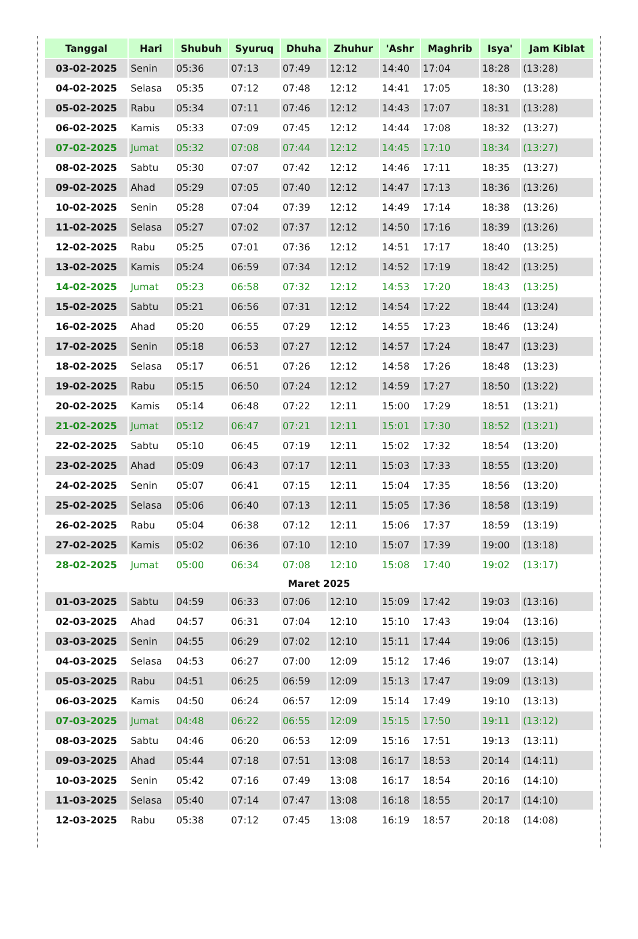| Tanggal | Hari | Shubuh | Syuruq | Dhuha | Zhuhur | 'Ashr | Maghrib | Isya' | Jam Kiblat |
| --- | --- | --- | --- | --- | --- | --- | --- | --- | --- |
| 03-02-2025 | Senin | 05:36 | 07:13 | 07:49 | 12:12 | 14:40 | 17:04 | 18:28 | (13:28) |
| 04-02-2025 | Selasa | 05:35 | 07:12 | 07:48 | 12:12 | 14:41 | 17:05 | 18:30 | (13:28) |
| 05-02-2025 | Rabu | 05:34 | 07:11 | 07:46 | 12:12 | 14:43 | 17:07 | 18:31 | (13:28) |
| 06-02-2025 | Kamis | 05:33 | 07:09 | 07:45 | 12:12 | 14:44 | 17:08 | 18:32 | (13:27) |
| 07-02-2025 | Jumat | 05:32 | 07:08 | 07:44 | 12:12 | 14:45 | 17:10 | 18:34 | (13:27) |
| 08-02-2025 | Sabtu | 05:30 | 07:07 | 07:42 | 12:12 | 14:46 | 17:11 | 18:35 | (13:27) |
| 09-02-2025 | Ahad | 05:29 | 07:05 | 07:40 | 12:12 | 14:47 | 17:13 | 18:36 | (13:26) |
| 10-02-2025 | Senin | 05:28 | 07:04 | 07:39 | 12:12 | 14:49 | 17:14 | 18:38 | (13:26) |
| 11-02-2025 | Selasa | 05:27 | 07:02 | 07:37 | 12:12 | 14:50 | 17:16 | 18:39 | (13:26) |
| 12-02-2025 | Rabu | 05:25 | 07:01 | 07:36 | 12:12 | 14:51 | 17:17 | 18:40 | (13:25) |
| 13-02-2025 | Kamis | 05:24 | 06:59 | 07:34 | 12:12 | 14:52 | 17:19 | 18:42 | (13:25) |
| 14-02-2025 | Jumat | 05:23 | 06:58 | 07:32 | 12:12 | 14:53 | 17:20 | 18:43 | (13:25) |
| 15-02-2025 | Sabtu | 05:21 | 06:56 | 07:31 | 12:12 | 14:54 | 17:22 | 18:44 | (13:24) |
| 16-02-2025 | Ahad | 05:20 | 06:55 | 07:29 | 12:12 | 14:55 | 17:23 | 18:46 | (13:24) |
| 17-02-2025 | Senin | 05:18 | 06:53 | 07:27 | 12:12 | 14:57 | 17:24 | 18:47 | (13:23) |
| 18-02-2025 | Selasa | 05:17 | 06:51 | 07:26 | 12:12 | 14:58 | 17:26 | 18:48 | (13:23) |
| 19-02-2025 | Rabu | 05:15 | 06:50 | 07:24 | 12:12 | 14:59 | 17:27 | 18:50 | (13:22) |
| 20-02-2025 | Kamis | 05:14 | 06:48 | 07:22 | 12:11 | 15:00 | 17:29 | 18:51 | (13:21) |
| 21-02-2025 | Jumat | 05:12 | 06:47 | 07:21 | 12:11 | 15:01 | 17:30 | 18:52 | (13:21) |
| 22-02-2025 | Sabtu | 05:10 | 06:45 | 07:19 | 12:11 | 15:02 | 17:32 | 18:54 | (13:20) |
| 23-02-2025 | Ahad | 05:09 | 06:43 | 07:17 | 12:11 | 15:03 | 17:33 | 18:55 | (13:20) |
| 24-02-2025 | Senin | 05:07 | 06:41 | 07:15 | 12:11 | 15:04 | 17:35 | 18:56 | (13:20) |
| 25-02-2025 | Selasa | 05:06 | 06:40 | 07:13 | 12:11 | 15:05 | 17:36 | 18:58 | (13:19) |
| 26-02-2025 | Rabu | 05:04 | 06:38 | 07:12 | 12:11 | 15:06 | 17:37 | 18:59 | (13:19) |
| 27-02-2025 | Kamis | 05:02 | 06:36 | 07:10 | 12:10 | 15:07 | 17:39 | 19:00 | (13:18) |
| 28-02-2025 | Jumat | 05:00 | 06:34 | 07:08 | 12:10 | 15:08 | 17:40 | 19:02 | (13:17) |
| Maret 2025 | | | | | | | | | |
| 01-03-2025 | Sabtu | 04:59 | 06:33 | 07:06 | 12:10 | 15:09 | 17:42 | 19:03 | (13:16) |
| 02-03-2025 | Ahad | 04:57 | 06:31 | 07:04 | 12:10 | 15:10 | 17:43 | 19:04 | (13:16) |
| 03-03-2025 | Senin | 04:55 | 06:29 | 07:02 | 12:10 | 15:11 | 17:44 | 19:06 | (13:15) |
| 04-03-2025 | Selasa | 04:53 | 06:27 | 07:00 | 12:09 | 15:12 | 17:46 | 19:07 | (13:14) |
| 05-03-2025 | Rabu | 04:51 | 06:25 | 06:59 | 12:09 | 15:13 | 17:47 | 19:09 | (13:13) |
| 06-03-2025 | Kamis | 04:50 | 06:24 | 06:57 | 12:09 | 15:14 | 17:49 | 19:10 | (13:13) |
| 07-03-2025 | Jumat | 04:48 | 06:22 | 06:55 | 12:09 | 15:15 | 17:50 | 19:11 | (13:12) |
| 08-03-2025 | Sabtu | 04:46 | 06:20 | 06:53 | 12:09 | 15:16 | 17:51 | 19:13 | (13:11) |
| 09-03-2025 | Ahad | 05:44 | 07:18 | 07:51 | 13:08 | 16:17 | 18:53 | 20:14 | (14:11) |
| 10-03-2025 | Senin | 05:42 | 07:16 | 07:49 | 13:08 | 16:17 | 18:54 | 20:16 | (14:10) |
| 11-03-2025 | Selasa | 05:40 | 07:14 | 07:47 | 13:08 | 16:18 | 18:55 | 20:17 | (14:10) |
| 12-03-2025 | Rabu | 05:38 | 07:12 | 07:45 | 13:08 | 16:19 | 18:57 | 20:18 | (14:08) |